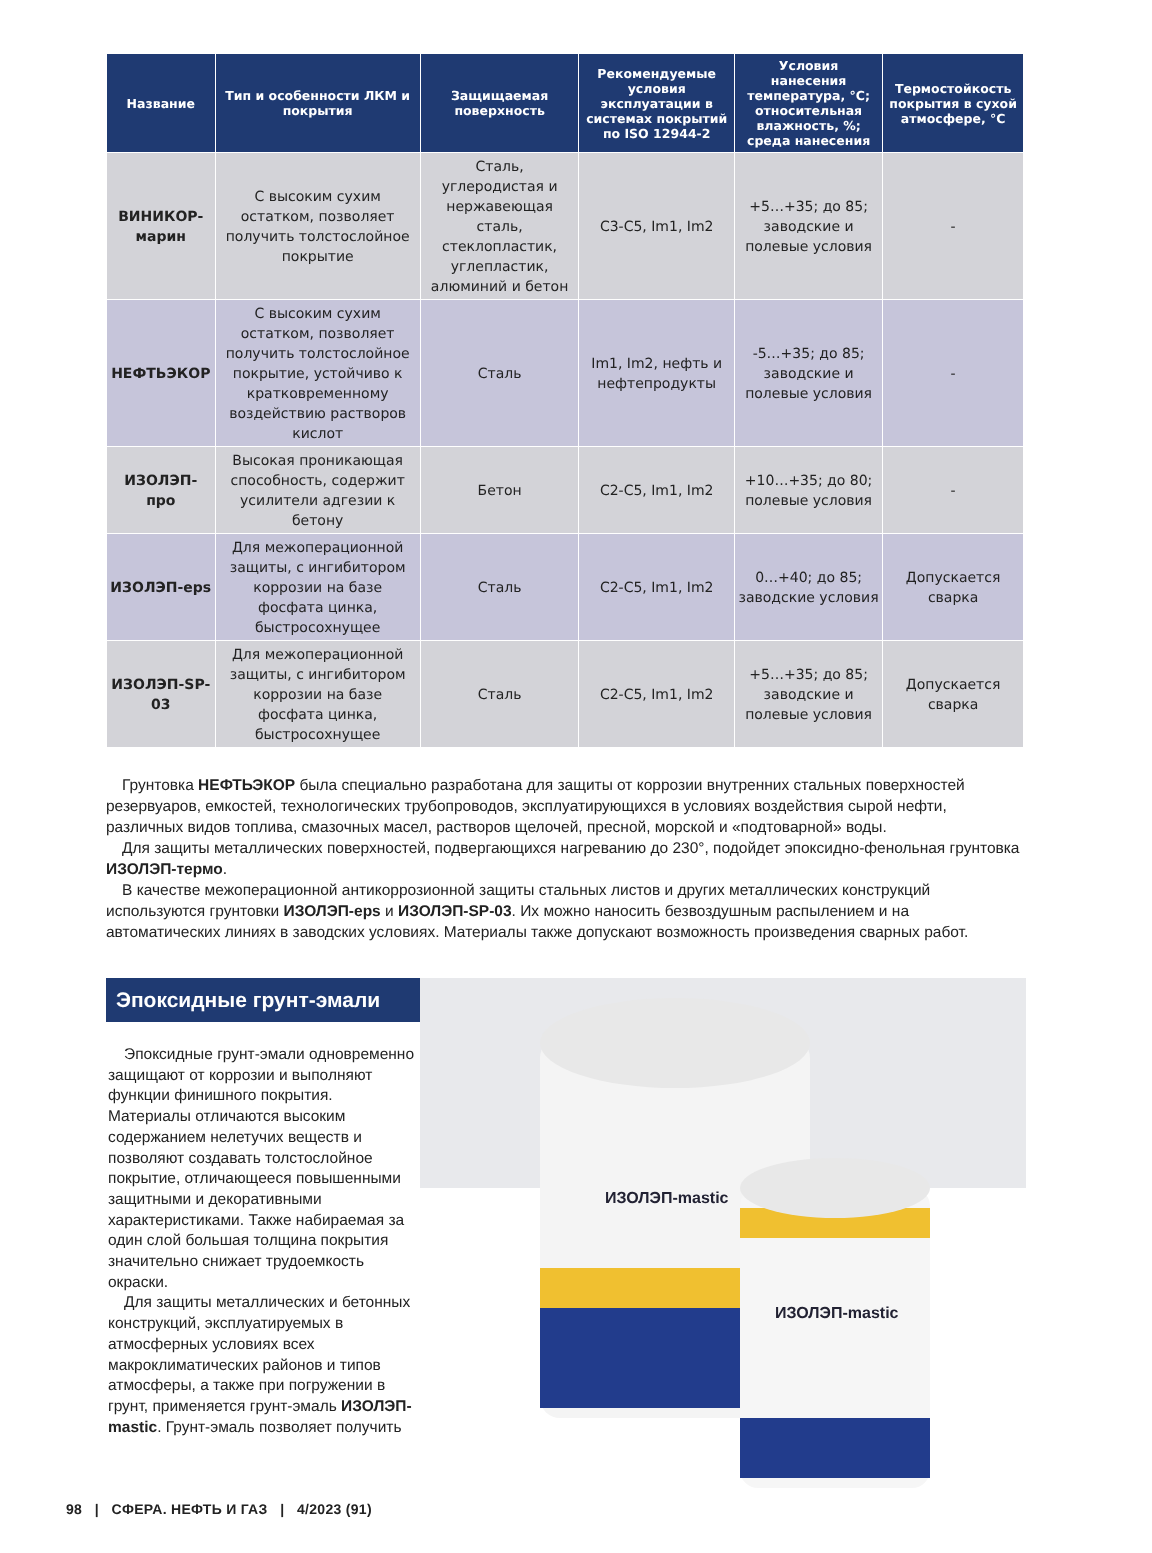| Название | Тип и особенности ЛКМ и покрытия | Защищаемая поверхность | Рекомендуемые условия эксплуатации в системах покрытий по ISO 12944-2 | Условия нанесения температура, °С; относительная влажность, %; среда нанесения | Термостойкость покрытия в сухой атмосфере, °С |
| --- | --- | --- | --- | --- | --- |
| ВИНИКОР-марин | С высоким сухим остатком, позволяет получить толстослойное покрытие | Сталь, углеродистая и нержавеющая сталь, стеклопластик, углепластик, алюминий и бетон | С3-С5, Im1, Im2 | +5…+35; до 85; заводские и полевые условия | - |
| НЕФТЬЭКОР | С высоким сухим остатком, позволяет получить толстослойное покрытие, устойчиво к кратковременному воздействию растворов кислот | Сталь | Im1, Im2, нефть и нефтепродукты | -5…+35; до 85; заводские и полевые условия | - |
| ИЗОЛЭП-про | Высокая проникающая способность, содержит усилители адгезии к бетону | Бетон | С2-С5, Im1, Im2 | +10…+35; до 80; полевые условия | - |
| ИЗОЛЭП-eps | Для межоперационной защиты, с ингибитором коррозии на базе фосфата цинка, быстросохнущее | Сталь | С2-С5, Im1, Im2 | 0…+40; до 85; заводские условия | Допускается сварка |
| ИЗОЛЭП-SP-03 | Для межоперационной защиты, с ингибитором коррозии на базе фосфата цинка, быстросохнущее | Сталь | С2-С5, Im1, Im2 | +5…+35; до 85; заводские и полевые условия | Допускается сварка |
Грунтовка НЕФТЬЭКОР была специально разработана для защиты от коррозии внутренних стальных поверхностей резервуаров, емкостей, технологических трубопроводов, эксплуатирующихся в условиях воздействия сырой нефти, различных видов топлива, смазочных масел, растворов щелочей, пресной, морской и «подтоварной» воды.
Для защиты металлических поверхностей, подвергающихся нагреванию до 230°, подойдет эпоксидно-фенольная грунтовка ИЗОЛЭП-термо.
В качестве межоперационной антикоррозионной защиты стальных листов и других металлических конструкций используются грунтовки ИЗОЛЭП-eps и ИЗОЛЭП-SP-03. Их можно наносить безвоздушным распылением и на автоматических линиях в заводских условиях. Материалы также допускают возможность произведения сварных работ.
Эпоксидные грунт-эмали
Эпоксидные грунт-эмали одновременно защищают от коррозии и выполняют функции финишного покрытия. Материалы отличаются высоким содержанием нелетучих веществ и позволяют создавать толстослойное покрытие, отличающееся повышенными защитными и декоративными характеристиками. Также набираемая за один слой большая толщина покрытия значительно снижает трудоемкость окраски.
Для защиты металлических и бетонных конструкций, эксплуатируемых в атмосферных условиях всех макроклиматических районов и типов атмосферы, а также при погружении в грунт, применяется грунт-эмаль ИЗОЛЭП-mastic. Грунт-эмаль позволяет получить
ИЗОЛЭП-mastic
ИЗОЛЭП-mastic
98 | СФЕРА. НЕФТЬ И ГАЗ | 4/2023 (91)